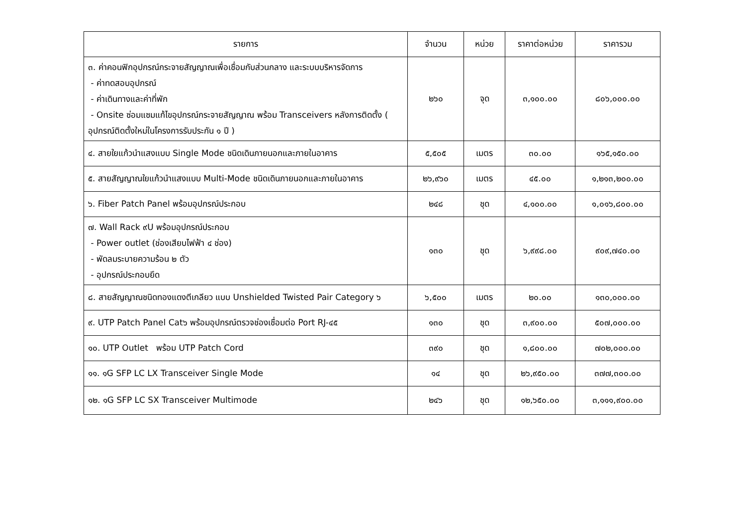| รายการ | จำนวน | หน่วย | ราคาต่อหน่วย | ราคารวม |
| --- | --- | --- | --- | --- |
| ๓. ค่าคอนฟิกอุปกรณ์กระจายสัญญาณเพื่อเชื่อมกับส่วนกลาง และระบบบริหารจัดการ - ค่าทดสอบอุปกรณ์ - ค่าเดินทางและค่าที่พัก - Onsite ซ่อมแซมแก้ไขอุปกรณ์กระจายสัญญาณ พร้อม Transceivers หลังการติดตั้ง ( อุปกรณ์ติดตั้งใหม่ในโครงการรับประกัน ๑ ปี ) | ๒๖๐ | จุด | ๓,๑๐๐.๐๐ | ๘๐๖,๐๐๐.๐๐ |
| ๔. สายใยแก้วนำแสงแบบ Single Mode ชนิดเดินภายนอกและภายในอาคาร | ๕,๕๐๕ | เมตร | ๓๐.๐๐ | ๑๖๕,๑๕๐.๐๐ |
| ๕. สายสัญญาณใยแก้วนำแสงแบบ Multi-Mode ชนิดเดินภายนอกและภายในอาคาร | ๒๖,๙๖๐ | เมตร | ๔๕.๐๐ | ๑,๒๑๓,๒๐๐.๐๐ |
| ๖. Fiber Patch Panel พร้อมอุปกรณ์ประกอบ | ๒๔๘ | ชุด | ๔,๑๐๐.๐๐ | ๑,๐๑๖,๘๐๐.๐๐ |
| ๗. Wall Rack ๙U พร้อมอุปกรณ์ประกอบ - Power outlet (ช่องเสียบไฟฟ้า ๔ ช่อง) - พัดลมระบายความร้อน ๒ ตัว - อุปกรณ์ประกอบยึด | ๑๓๐ | ชุด | ๖,๙๙๘.๐๐ | ๙๐๙,๗๔๐.๐๐ |
| ๘. สายสัญญาณชนิดทองแดงตีเกลียว แบบ Unshielded Twisted Pair Category ๖ | ๖,๕๐๐ | เมตร | ๒๐.๐๐ | ๑๓๐,๐๐๐.๐๐ |
| ๙. UTP Patch Panel Cat๖ พร้อมอุปกรณ์ตรวจช่องเชื่อมต่อ Port RJ-๔๕ | ๑๓๐ | ชุด | ๓,๙๐๐.๐๐ | ๕๐๗,๐๐๐.๐๐ |
| ๑๐. UTP Outlet พร้อม UTP Patch Cord | ๓๙๐ | ชุด | ๑,๘๐๐.๐๐ | ๗๐๒,๐๐๐.๐๐ |
| ๑๑. ๑G SFP LC LX Transceiver Single Mode | ๑๔ | ชุด | ๒๖,๙๕๐.๐๐ | ๓๗๗,๓๐๐.๐๐ |
| ๑๒. ๑G SFP LC SX Transceiver Multimode | ๒๔๖ | ชุด | ๑๒,๖๕๐.๐๐ | ๓,๑๑๑,๙๐๐.๐๐ |